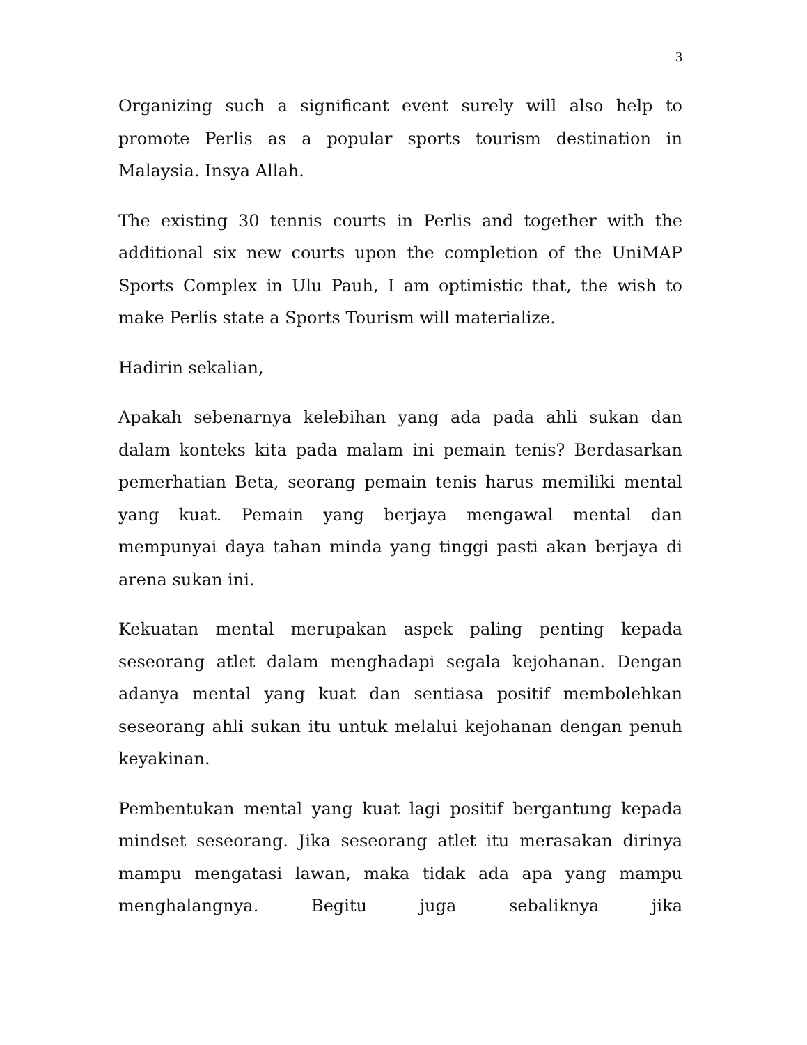3
Organizing such a significant event surely will also help to promote Perlis as a popular sports tourism destination in Malaysia. Insya Allah.
The existing 30 tennis courts in Perlis and together with the additional six new courts upon the completion of the UniMAP Sports Complex in Ulu Pauh, I am optimistic that, the wish to make Perlis state a Sports Tourism will materialize.
Hadirin sekalian,
Apakah sebenarnya kelebihan yang ada pada ahli sukan dan dalam konteks kita pada malam ini pemain tenis? Berdasarkan pemerhatian Beta, seorang pemain tenis harus memiliki mental yang kuat. Pemain yang berjaya mengawal mental dan mempunyai daya tahan minda yang tinggi pasti akan berjaya di arena sukan ini.
Kekuatan mental merupakan aspek paling penting kepada seseorang atlet dalam menghadapi segala kejohanan. Dengan adanya mental yang kuat dan sentiasa positif membolehkan seseorang ahli sukan itu untuk melalui kejohanan dengan penuh keyakinan.
Pembentukan mental yang kuat lagi positif bergantung kepada mindset seseorang. Jika seseorang atlet itu merasakan dirinya mampu mengatasi lawan, maka tidak ada apa yang mampu menghalangnya. Begitu juga sebaliknya jika